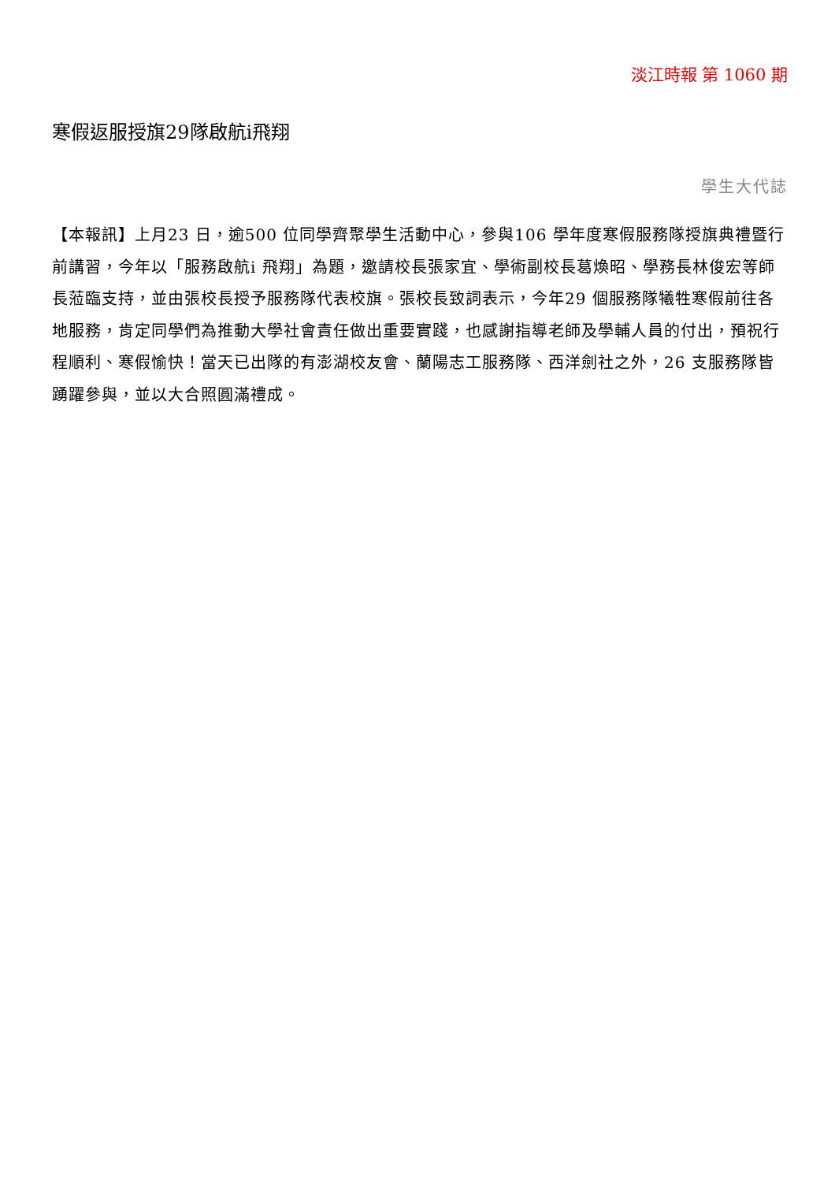淡江時報 第 1060 期
寒假返服授旗29隊啟航i飛翔
學生大代誌
【本報訊】上月23 日，逾500 位同學齊聚學生活動中心，參與106 學年度寒假服務隊授旗典禮暨行前講習，今年以「服務啟航i 飛翔」為題，邀請校長張家宜、學術副校長葛煥昭、學務長林俊宏等師長蒞臨支持，並由張校長授予服務隊代表校旗。張校長致詞表示，今年29 個服務隊犧牲寒假前往各地服務，肯定同學們為推動大學社會責任做出重要實踐，也感謝指導老師及學輔人員的付出，預祝行程順利、寒假愉快！當天已出隊的有澎湖校友會、蘭陽志工服務隊、西洋劍社之外，26 支服務隊皆踴躍參與，並以大合照圓滿禮成。